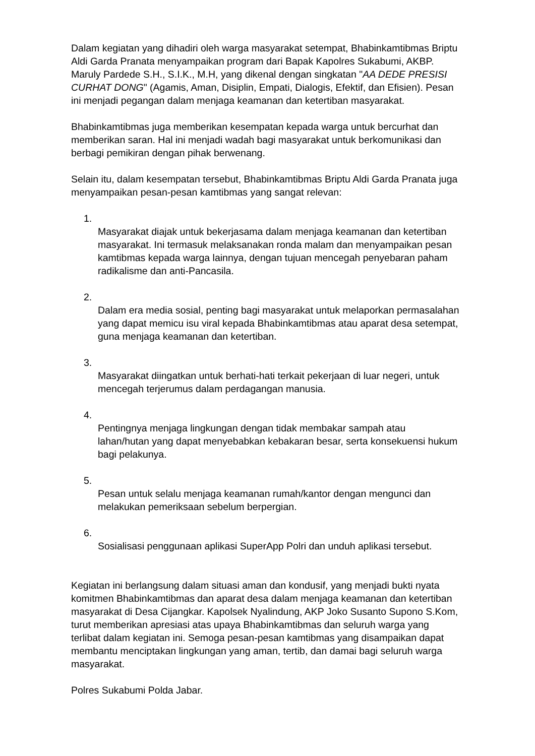Dalam kegiatan yang dihadiri oleh warga masyarakat setempat, Bhabinkamtibmas Briptu Aldi Garda Pranata menyampaikan program dari Bapak Kapolres Sukabumi, AKBP. Maruly Pardede S.H., S.I.K., M.H, yang dikenal dengan singkatan "AA DEDE PRESISI CURHAT DONG" (Agamis, Aman, Disiplin, Empati, Dialogis, Efektif, dan Efisien). Pesan ini menjadi pegangan dalam menjaga keamanan dan ketertiban masyarakat.
Bhabinkamtibmas juga memberikan kesempatan kepada warga untuk bercurhat dan memberikan saran. Hal ini menjadi wadah bagi masyarakat untuk berkomunikasi dan berbagi pemikiran dengan pihak berwenang.
Selain itu, dalam kesempatan tersebut, Bhabinkamtibmas Briptu Aldi Garda Pranata juga menyampaikan pesan-pesan kamtibmas yang sangat relevan:
1.
Masyarakat diajak untuk bekerjasama dalam menjaga keamanan dan ketertiban masyarakat. Ini termasuk melaksanakan ronda malam dan menyampaikan pesan kamtibmas kepada warga lainnya, dengan tujuan mencegah penyebaran paham radikalisme dan anti-Pancasila.
2.
Dalam era media sosial, penting bagi masyarakat untuk melaporkan permasalahan yang dapat memicu isu viral kepada Bhabinkamtibmas atau aparat desa setempat, guna menjaga keamanan dan ketertiban.
3.
Masyarakat diingatkan untuk berhati-hati terkait pekerjaan di luar negeri, untuk mencegah terjerumus dalam perdagangan manusia.
4.
Pentingnya menjaga lingkungan dengan tidak membakar sampah atau lahan/hutan yang dapat menyebabkan kebakaran besar, serta konsekuensi hukum bagi pelakunya.
5.
Pesan untuk selalu menjaga keamanan rumah/kantor dengan mengunci dan melakukan pemeriksaan sebelum berpergian.
6.
Sosialisasi penggunaan aplikasi SuperApp Polri dan unduh aplikasi tersebut.
Kegiatan ini berlangsung dalam situasi aman dan kondusif, yang menjadi bukti nyata komitmen Bhabinkamtibmas dan aparat desa dalam menjaga keamanan dan ketertiban masyarakat di Desa Cijangkar. Kapolsek Nyalindung, AKP Joko Susanto Supono S.Kom, turut memberikan apresiasi atas upaya Bhabinkamtibmas dan seluruh warga yang terlibat dalam kegiatan ini. Semoga pesan-pesan kamtibmas yang disampaikan dapat membantu menciptakan lingkungan yang aman, tertib, dan damai bagi seluruh warga masyarakat.
Polres Sukabumi Polda Jabar.